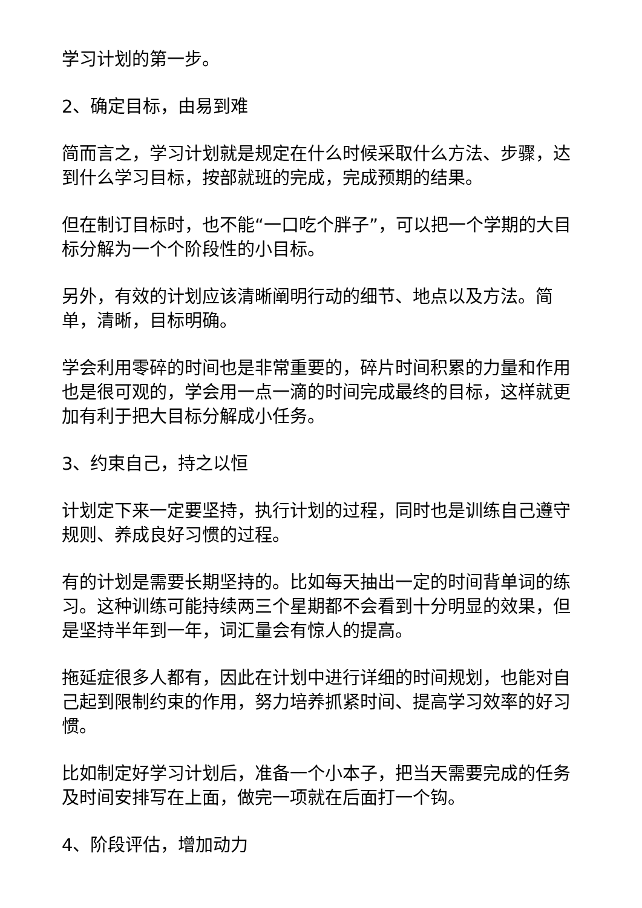学习计划的第一步。
2、确定目标，由易到难
简而言之，学习计划就是规定在什么时候采取什么方法、步骤，达到什么学习目标，按部就班的完成，完成预期的结果。
但在制订目标时，也不能“一口吃个胖子”，可以把一个学期的大目标分解为一个个阶段性的小目标。
另外，有效的计划应该清晰阐明行动的细节、地点以及方法。简单，清晰，目标明确。
学会利用零碎的时间也是非常重要的，碎片时间积累的力量和作用也是很可观的，学会用一点一滴的时间完成最终的目标，这样就更加有利于把大目标分解成小任务。
3、约束自己，持之以恒
计划定下来一定要坚持，执行计划的过程，同时也是训练自己遵守规则、养成良好习惯的过程。
有的计划是需要长期坚持的。比如每天抽出一定的时间背单词的练习。这种训练可能持续两三个星期都不会看到十分明显的效果，但是坚持半年到一年，词汇量会有惊人的提高。
拖延症很多人都有，因此在计划中进行详细的时间规划，也能对自己起到限制约束的作用，努力培养抓紧时间、提高学习效率的好习惯。
比如制定好学习计划后，准备一个小本子，把当天需要完成的任务及时间安排写在上面，做完一项就在后面打一个钩。
4、阶段评估，增加动力